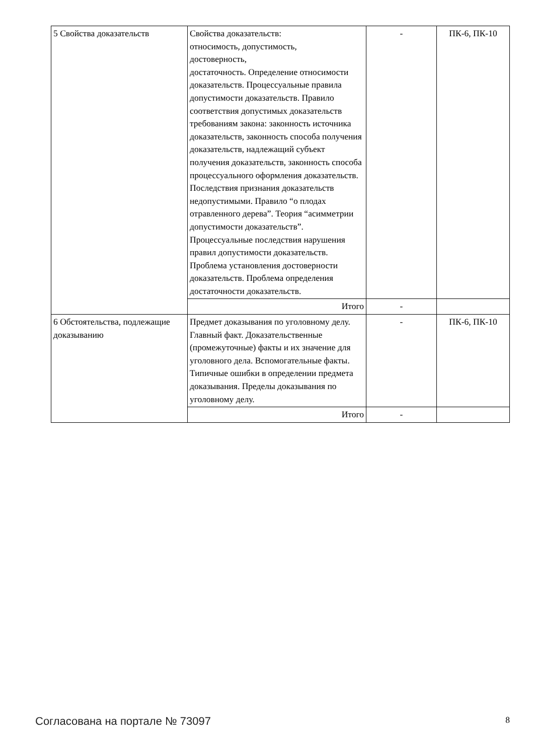| 5 Свойства доказательств | Свойства доказательств: относимость, допустимость, достоверность, достаточность. Определение относимости доказательств. Процессуальные правила допустимости доказательств. Правило соответствия допустимых доказательств требованиям закона: законность источника доказательств, законность способа получения доказательств, надлежащий субъект получения доказательств, законность способа процессуального оформления доказательств. Последствия признания доказательств недопустимыми. Правило “о плодах отравленного дерева”. Теория “асимметрии допустимости доказательств”. Процессуальные последствия нарушения правил допустимости доказательств. Проблема установления достоверности доказательств. Проблема определения достаточности доказательств. | - | ПК-6, ПК-10 |
| | Итого | - | |
| 6 Обстоятельства, подлежащие доказыванию | Предмет доказывания по уголовному делу. Главный факт. Доказательственные (промежуточные) факты и их значение для уголовного дела. Вспомогательные факты. Типичные ошибки в определении предмета доказывания. Пределы доказывания по уголовному делу. | - | ПК-6, ПК-10 |
| | Итого | - | |
Согласована на портале № 73097 8